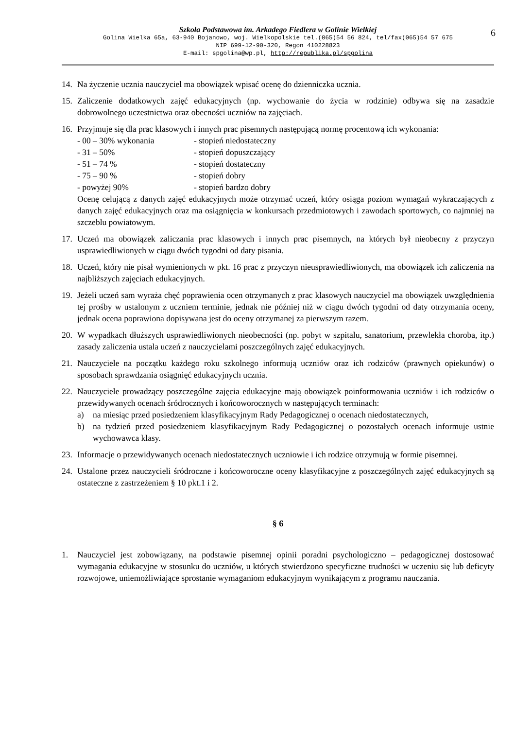Szkoła Podstawowa im. Arkadego Fiedlera w Golinie Wielkiej
Golina Wielka 65a, 63-940 Bojanowo, woj. Wielkopolskie tel.(065)54 56 824, tel/fax(065)54 57 675
NIP 699-12-90-320, Regon 410228823
E-mail: spgolina@wp.pl, http://republika.pl/spgolina
6
14. Na życzenie ucznia nauczyciel ma obowiązek wpisać ocenę do dzienniczka ucznia.
15. Zaliczenie dodatkowych zajęć edukacyjnych (np. wychowanie do życia w rodzinie) odbywa się na zasadzie dobrowolnego uczestnictwa oraz obecności uczniów na zajęciach.
16. Przyjmuje się dla prac klasowych i innych prac pisemnych następującą normę procentową ich wykonania:
- 00 – 30% wykonania - stopień niedostateczny
- 31 – 50% - stopień dopuszczający
- 51 – 74 % - stopień dostateczny
- 75 – 90 % - stopień dobry
- powyżej 90% - stopień bardzo dobry
Ocenę celującą z danych zajęć edukacyjnych może otrzymać uczeń, który osiąga poziom wymagań wykraczających z danych zajęć edukacyjnych oraz ma osiągnięcia w konkursach przedmiotowych i zawodach sportowych, co najmniej na szczeblu powiatowym.
17. Uczeń ma obowiązek zaliczania prac klasowych i innych prac pisemnych, na których był nieobecny z przyczyn usprawiedliwionych w ciągu dwóch tygodni od daty pisania.
18. Uczeń, który nie pisał wymienionych w pkt. 16 prac z przyczyn nieusprawiedliwionych, ma obowiązek ich zaliczenia na najbliższych zajęciach edukacyjnych.
19. Jeżeli uczeń sam wyraża chęć poprawienia ocen otrzymanych z prac klasowych nauczyciel ma obowiązek uwzględnienia tej prośby w ustalonym z uczniem terminie, jednak nie później niż w ciągu dwóch tygodni od daty otrzymania oceny, jednak ocena poprawiona dopisywana jest do oceny otrzymanej za pierwszym razem.
20. W wypadkach dłuższych usprawiedliwionych nieobecności (np. pobyt w szpitalu, sanatorium, przewlekła choroba, itp.) zasady zaliczenia ustala uczeń z nauczycielami poszczególnych zajęć edukacyjnych.
21. Nauczyciele na początku każdego roku szkolnego informują uczniów oraz ich rodziców (prawnych opiekunów) o sposobach sprawdzania osiągnięć edukacyjnych ucznia.
22. Nauczyciele prowadzący poszczególne zajęcia edukacyjne mają obowiązek poinformowania uczniów i ich rodziców o przewidywanych ocenach śródrocznych i końcoworocznych w następujących terminach:
a) na miesiąc przed posiedzeniem klasyfikacyjnym Rady Pedagogicznej o ocenach niedostatecznych,
b) na tydzień przed posiedzeniem klasyfikacyjnym Rady Pedagogicznej o pozostałych ocenach informuje ustnie wychowawca klasy.
23. Informacje o przewidywanych ocenach niedostatecznych uczniowie i ich rodzice otrzymują w formie pisemnej.
24. Ustalone przez nauczycieli śródroczne i końcoworoczne oceny klasyfikacyjne z poszczególnych zajęć edukacyjnych są ostateczne z zastrzeżeniem § 10 pkt.1 i 2.
§ 6
1. Nauczyciel jest zobowiązany, na podstawie pisemnej opinii poradni psychologiczno – pedagogicznej dostosować wymagania edukacyjne w stosunku do uczniów, u których stwierdzono specyficzne trudności w uczeniu się lub deficyty rozwojowe, uniemożliwiające sprostanie wymaganiom edukacyjnym wynikającym z programu nauczania.